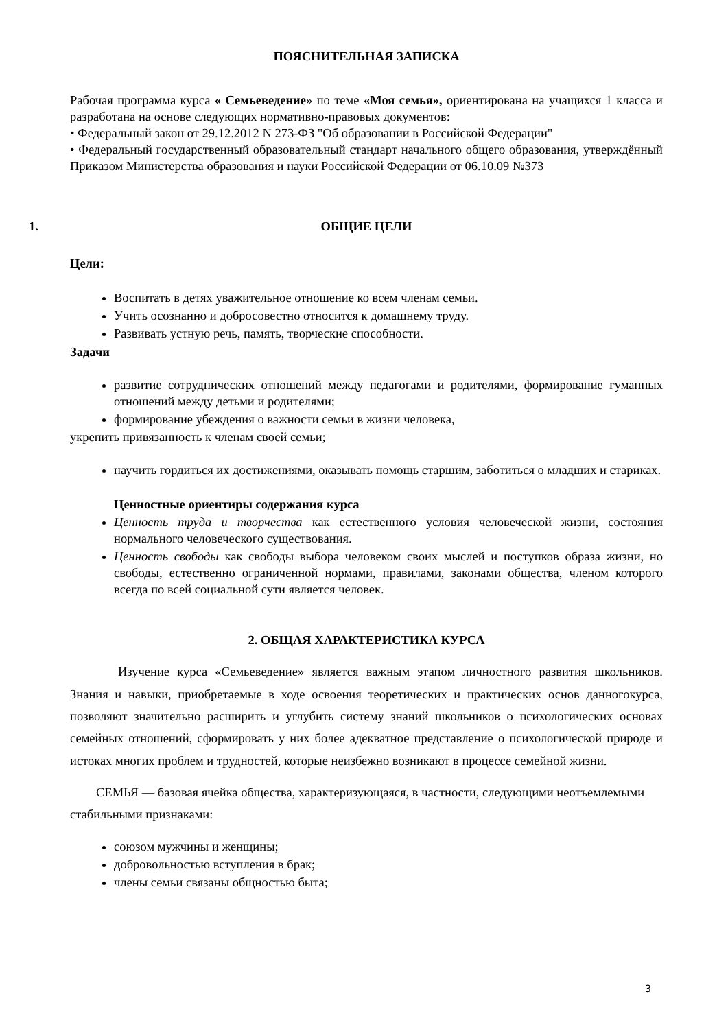ПОЯСНИТЕЛЬНАЯ ЗАПИСКА
Рабочая программа курса « Семьеведение» по теме «Моя семья», ориентирована на учащихся 1 класса и разработана на основе следующих нормативно-правовых документов:
• Федеральный закон от 29.12.2012 N 273-ФЗ "Об образовании в Российской Федерации"
• Федеральный государственный образовательный стандарт начального общего образования, утверждённый Приказом Министерства образования и науки Российской Федерации от 06.10.09 №373
1. ОБЩИЕ ЦЕЛИ
Цели:
Воспитать в детях уважительное отношение ко всем членам семьи.
Учить осознанно и добросовестно относится к домашнему труду.
Развивать устную речь, память, творческие способности.
Задачи
развитие сотруднических отношений между педагогами и родителями, формирование гуманных отношений между детьми и родителями;
формирование убеждения о важности семьи в жизни человека,
укрепить привязанность к членам своей семьи;
научить гордиться их достижениями, оказывать помощь старшим, заботиться о младших и стариках.
Ценностные ориентиры содержания курса
Ценность труда и творчества как естественного условия человеческой жизни, состояния нормального человеческого существования.
Ценность свободы как свободы выбора человеком своих мыслей и поступков образа жизни, но свободы, естественно ограниченной нормами, правилами, законами общества, членом которого всегда по всей социальной сути является человек.
2. ОБЩАЯ ХАРАКТЕРИСТИКА КУРСА
Изучение курса «Семьеведение» является важным этапом личностного развития школьников. Знания и навыки, приобретаемые в ходе освоения теоретических и практических основ данногокурса, позволяют значительно расширить и углубить систему знаний школьников о психологических основах семейных отношений, сформировать у них более адекватное представление о психологической природе и истоках многих проблем и трудностей, которые неизбежно возникают в процессе семейной жизни.
СЕМЬЯ — базовая ячейка общества, характеризующаяся, в частности, следующими неотъемлемыми стабильными признаками:
союзом мужчины и женщины;
добровольностью вступления в брак;
члены семьи связаны общностью быта;
3